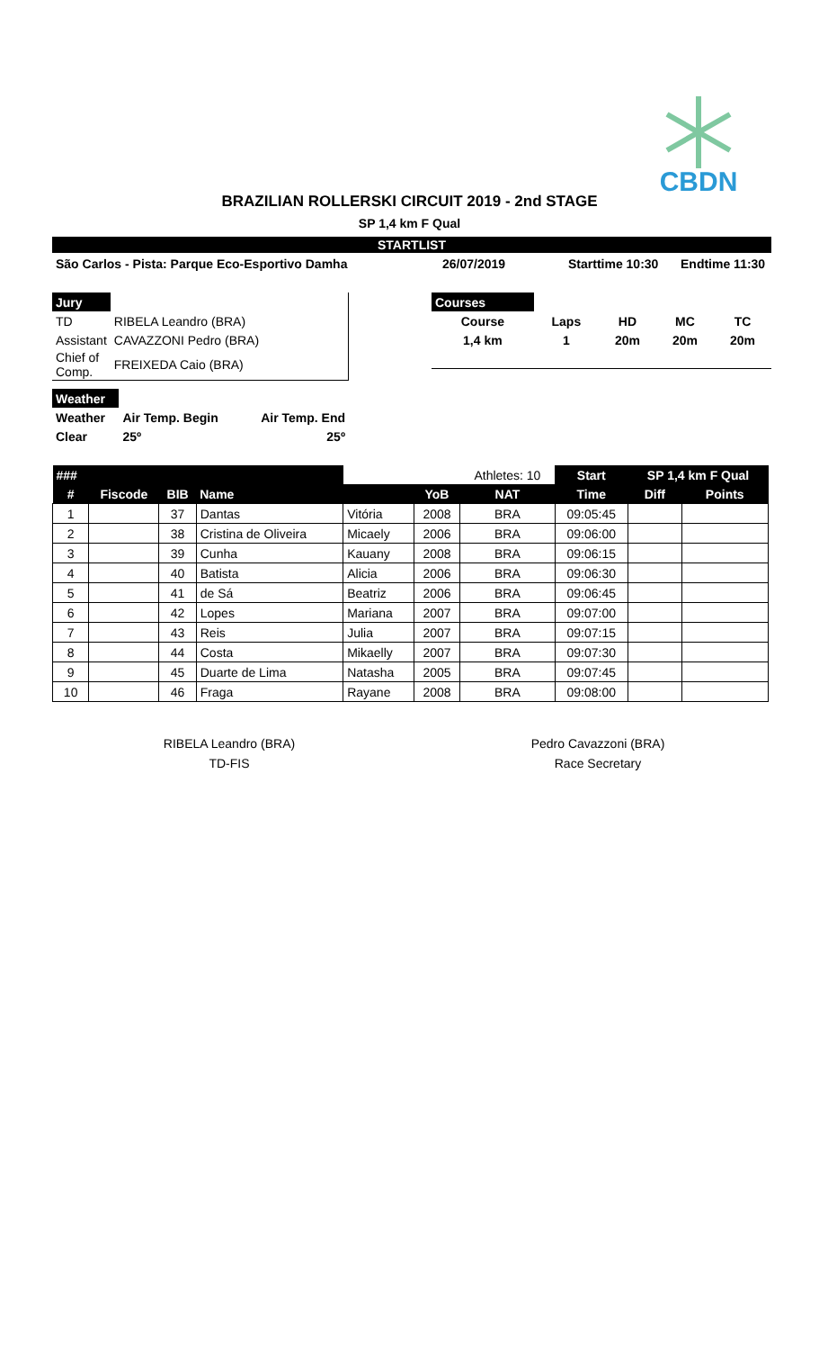CBDN
BRAZILIAN ROLLERSKI CIRCUIT 2019 - 2nd STAGE
SP 1,4 km F Qual
STARTLIST
São Carlos - Pista: Parque Eco-Esportivo Damha 26/07/2019 Starttime 10:30 Endtime 11:30
| Jury | |
| TD | RIBELA Leandro (BRA) |
| Assistant | CAVAZZONI Pedro (BRA) |
| Chief of Comp. | FREIXEDA Caio (BRA) |
| Courses | | | | |
| Course | Laps | HD | MC | TC |
| 1,4 km | 1 | 20m | 20m | 20m |
| Weather | | |
| Weather | Air Temp. Begin | Air Temp. End |
| Clear | 25º | 25º |
| ### | | | | | | Athletes: 10 | Start | SP 1,4 km F Qual | |
| --- | --- | --- | --- | --- | --- | --- | --- | --- | --- |
| # | Fiscode | BIB | Name | | YoB | NAT | Time | Diff | Points |
| 1 | | 37 | Dantas | Vitória | 2008 | BRA | 09:05:45 | | |
| 2 | | 38 | Cristina de Oliveira | Micaely | 2006 | BRA | 09:06:00 | | |
| 3 | | 39 | Cunha | Kauany | 2008 | BRA | 09:06:15 | | |
| 4 | | 40 | Batista | Alicia | 2006 | BRA | 09:06:30 | | |
| 5 | | 41 | de Sá | Beatriz | 2006 | BRA | 09:06:45 | | |
| 6 | | 42 | Lopes | Mariana | 2007 | BRA | 09:07:00 | | |
| 7 | | 43 | Reis | Julia | 2007 | BRA | 09:07:15 | | |
| 8 | | 44 | Costa | Mikaelly | 2007 | BRA | 09:07:30 | | |
| 9 | | 45 | Duarte de Lima | Natasha | 2005 | BRA | 09:07:45 | | |
| 10 | | 46 | Fraga | Rayane | 2008 | BRA | 09:08:00 | | |
RIBELA Leandro (BRA)
TD-FIS
Pedro Cavazzoni (BRA)
Race Secretary